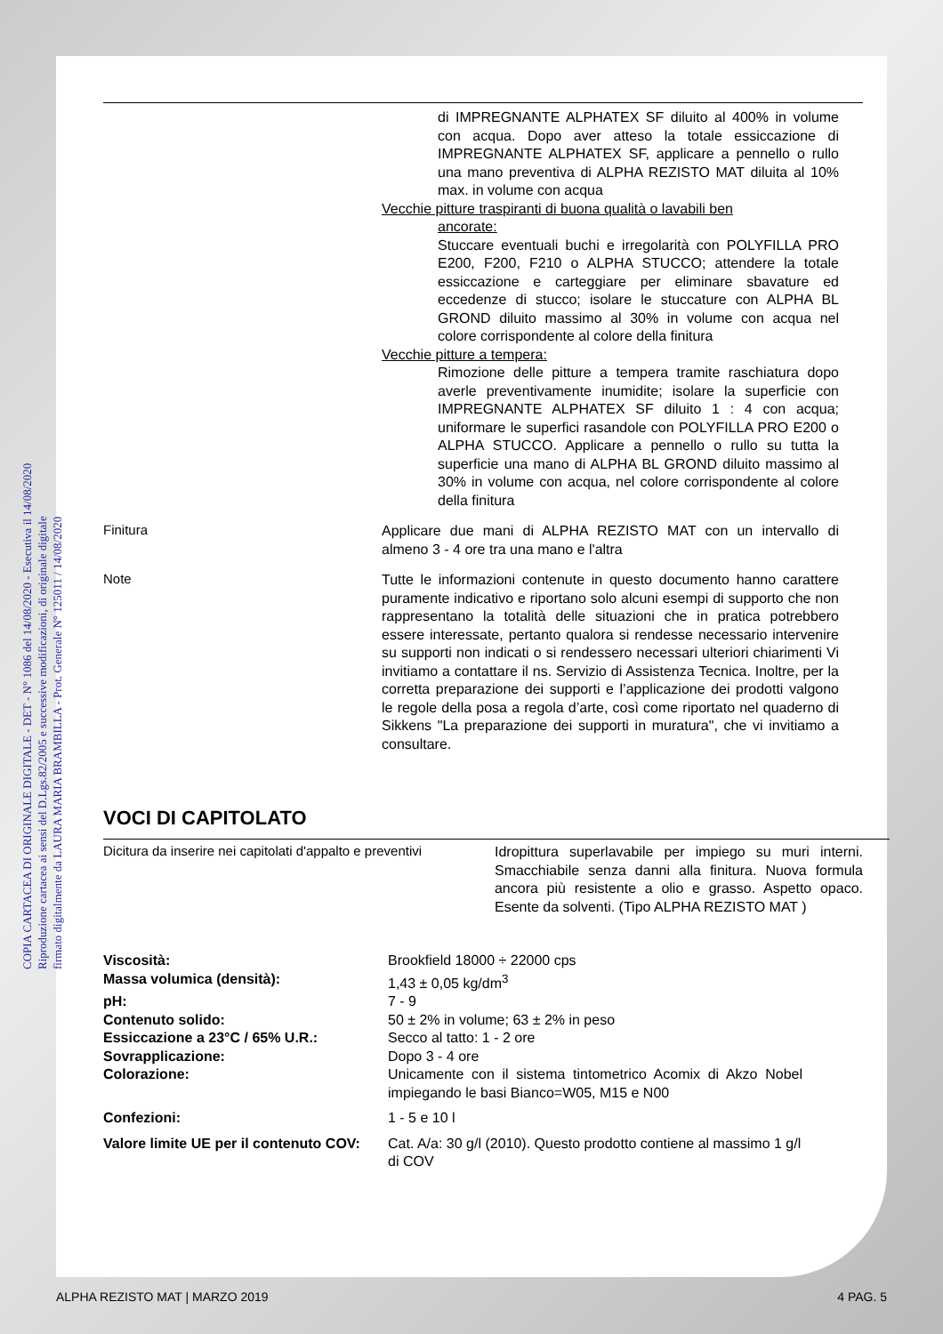COPIA CARTACEA DI ORIGINALE DIGITALE - DET - N° 1086 del 14/08/2020 - Esecutiva il 14/08/2020
Riproduzione cartacea ai sensi del D.Lgs.82/2005 e successive modificazioni, di originale digitale
firmato digitalmente da LAURA MARIA BRAMBILLA - Prot. Generale N° 125011 / 14/08/2020
di IMPREGNANTE ALPHATEX SF diluito al 400% in volume con acqua. Dopo aver atteso la totale essiccazione di IMPREGNANTE ALPHATEX SF, applicare a pennello o rullo una mano preventiva di ALPHA REZISTO MAT diluita al 10% max. in volume con acqua
Vecchie pitture traspiranti di buona qualità o lavabili ben
ancorate:
Stuccare eventuali buchi e irregolarità con POLYFILLA PRO E200, F200, F210 o ALPHA STUCCO; attendere la totale essiccazione e carteggiare per eliminare sbavature ed eccedenze di stucco; isolare le stuccature con ALPHA BL GROND diluito massimo al 30% in volume con acqua nel colore corrispondente al colore della finitura
Vecchie pitture a tempera:
Rimozione delle pitture a tempera tramite raschiatura dopo averle preventivamente inumidite; isolare la superficie con IMPREGNANTE ALPHATEX SF diluito 1 : 4 con acqua; uniformare le superfici rasandole con POLYFILLA PRO E200 o ALPHA STUCCO. Applicare a pennello o rullo su tutta la superficie una mano di ALPHA BL GROND diluito massimo al 30% in volume con acqua, nel colore corrispondente al colore della finitura
Finitura
Applicare due mani di ALPHA REZISTO MAT con un intervallo di almeno 3 - 4 ore tra una mano e l'altra
Note
Tutte le informazioni contenute in questo documento hanno carattere puramente indicativo e riportano solo alcuni esempi di supporto che non rappresentano la totalità delle situazioni che in pratica potrebbero essere interessate, pertanto qualora si rendesse necessario intervenire su supporti non indicati o si rendessero necessari ulteriori chiarimenti Vi invitiamo a contattare il ns. Servizio di Assistenza Tecnica. Inoltre, per la corretta preparazione dei supporti e l’applicazione dei prodotti valgono le regole della posa a regola d’arte, così come riportato nel quaderno di Sikkens "La preparazione dei supporti in muratura", che vi invitiamo a consultare.
VOCI DI CAPITOLATO
Dicitura da inserire nei capitolati d'appalto e preventivi
Idropittura superlavabile per impiego su muri interni. Smacchiabile senza danni alla finitura. Nuova formula ancora più resistente a olio e grasso. Aspetto opaco. Esente da solventi. (Tipo ALPHA REZISTO MAT )
| Viscosità: | Brookfield 18000 ÷ 22000 cps |
| Massa volumica (densità): | 1,43 ± 0,05 kg/dm<sup>3</sup> |
| pH: | 7 - 9 |
| Contenuto solido: | 50 ± 2% in volume; 63 ± 2% in peso |
| Essiccazione a 23°C / 65% U.R.: | Secco al tatto: 1 - 2 ore |
| Sovrapplicazione: | Dopo 3 - 4 ore |
| Colorazione: | Unicamente con il sistema tintometrico Acomix di Akzo Nobel impiegando le basi Bianco=W05, M15 e N00 |
| Confezioni: | 1 - 5 e 10 l |
| Valore limite UE per il contenuto COV: | Cat. A/a: 30 g/l (2010). Questo prodotto contiene al massimo 1 g/l di COV |
ALPHA REZISTO MAT | MARZO 2019 4 PAG. 5